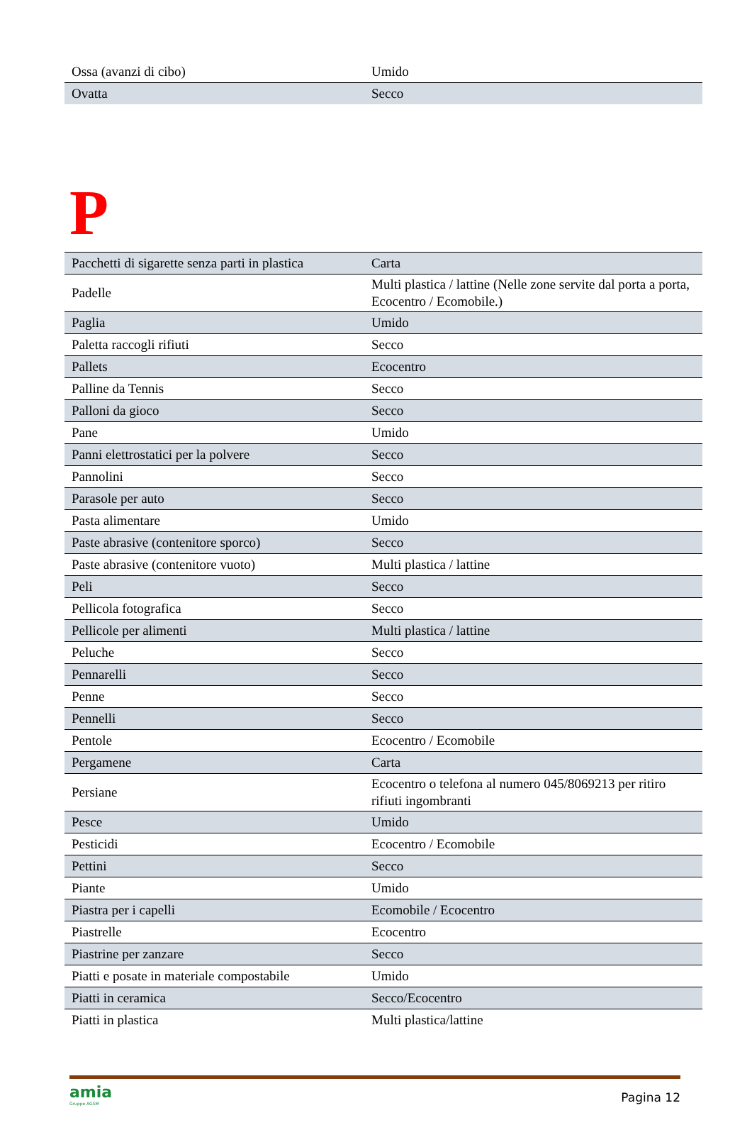| Ossa (avanzi di cibo) | Umido |
| Ovatta | Secco |
P
| Pacchetti di sigarette senza parti in plastica | Carta |
| Padelle | Multi plastica / lattine (Nelle zone servite dal porta a porta, Ecocentro / Ecomobile.) |
| Paglia | Umido |
| Paletta raccogli rifiuti | Secco |
| Pallets | Ecocentro |
| Palline da Tennis | Secco |
| Palloni da gioco | Secco |
| Pane | Umido |
| Panni elettrostatici per la polvere | Secco |
| Pannolini | Secco |
| Parasole per auto | Secco |
| Pasta alimentare | Umido |
| Paste abrasive (contenitore sporco) | Secco |
| Paste abrasive (contenitore vuoto) | Multi plastica / lattine |
| Peli | Secco |
| Pellicola fotografica | Secco |
| Pellicole per alimenti | Multi plastica / lattine |
| Peluche | Secco |
| Pennarelli | Secco |
| Penne | Secco |
| Pennelli | Secco |
| Pentole | Ecocentro / Ecomobile |
| Pergamene | Carta |
| Persiane | Ecocentro o telefona al numero 045/8069213 per ritiro rifiuti ingombranti |
| Pesce | Umido |
| Pesticidi | Ecocentro / Ecomobile |
| Pettini | Secco |
| Piante | Umido |
| Piastra per i capelli | Ecomobile / Ecocentro |
| Piastrelle | Ecocentro |
| Piastrine per zanzare | Secco |
| Piatti e posate in materiale compostabile | Umido |
| Piatti in ceramica | Secco/Ecocentro |
| Piatti in plastica | Multi plastica/lattine |
amia
Gruppo AGSM
Pagina 12